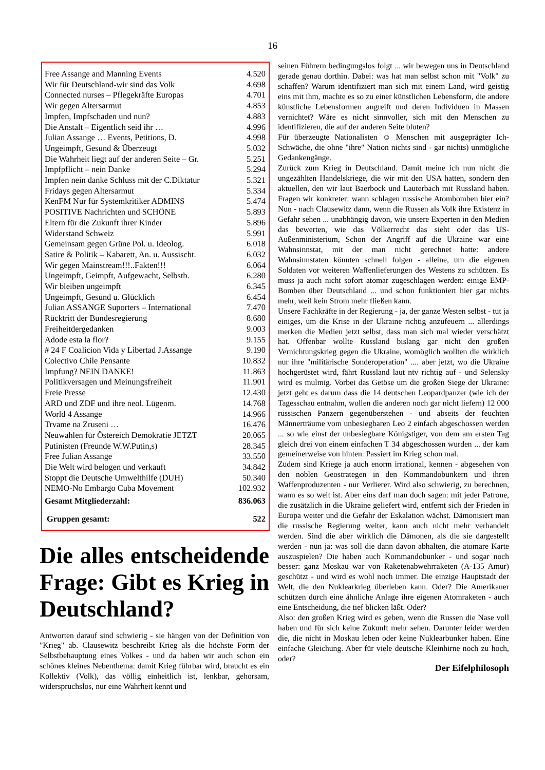16
| Free Assange and Manning Events | 4.520 |
| Wir für Deutschland-wir sind das Volk | 4.698 |
| Connected nurses – Pflegekräfte Europas | 4.701 |
| Wir gegen Altersarmut | 4.853 |
| Impfen, Impfschaden und nun? | 4.883 |
| Die Anstalt – Eigentlich seid ihr … | 4.996 |
| Julian Assange … Events, Petitions, D. | 4.998 |
| Ungeimpft, Gesund & Überzeugt | 5.032 |
| Die Wahrheit liegt auf der anderen Seite – Gr. | 5.251 |
| Impfpflicht – nein Danke | 5.294 |
| Impfen nein danke Schluss mit der C.Diktatur | 5.321 |
| Fridays gegen Altersarmut | 5.334 |
| KenFM Nur für Systemkritiker ADMINS | 5.474 |
| POSITIVE Nachrichten und SCHÖNE | 5.893 |
| Eltern für die Zukunft ihrer Kinder | 5.896 |
| Widerstand Schweiz | 5.991 |
| Gemeinsam gegen Grüne Pol. u. Ideolog. | 6.018 |
| Satire & Politik – Kabarett, An. u. Aussischt. | 6.032 |
| Wir gegen Mainstream!!!..Fakten!!! | 6.064 |
| Ungeimpft, Geimpft, Aufgewacht, Selbstb. | 6.280 |
| Wir bleiben ungeimpft | 6.345 |
| Ungeimpft, Gesund u. Glücklich | 6.454 |
| Julian ASSANGE Suporters – International | 7.470 |
| Rücktritt der Bundesregierung | 8.680 |
| Freiheitdergedanken | 9.003 |
| Adode esta la flor? | 9.155 |
| # 24 F Coalicion Vida y Libertad J.Assange | 9.190 |
| Colectivo Chile Pensante | 10.832 |
| Impfung? NEIN DANKE! | 11.863 |
| Politikversagen und Meinungsfreiheit | 11.901 |
| Freie Presse | 12.430 |
| ARD und ZDF und ihre neol. Lügenm. | 14.768 |
| World 4 Assange | 14.966 |
| Trvame na Zruseni … | 16.476 |
| Neuwahlen für Östereich Demokratie JETZT | 20.065 |
| Putinisten (Freunde W.W.Putin,s) | 28.345 |
| Free Julian Assange | 33.550 |
| Die Welt wird belogen und verkauft | 34.842 |
| Stoppt die Deutsche Umwelthilfe (DUH) | 50.340 |
| NEMO-No Embargo Cuba Movement | 102.932 |
| Gesamt Mitgliederzahl: | 836.063 |
| Gruppen gesamt: | 522 |
Die alles entscheidende Frage: Gibt es Krieg in Deutschland?
Antworten darauf sind schwierig - sie hängen von der Definition von "Krieg" ab. Clausewitz beschreibt Krieg als die höchste Form der Selbstbehauptung eines Volkes - und da haben wir auch schon ein schönes kleines Nebenthema: damit Krieg führbar wird, braucht es ein Kollektiv (Volk), das völlig einheitlich ist, lenkbar, gehorsam, widerspruchslos, nur eine Wahrheit kennt und
seinen Führern bedingungslos folgt ... wir bewegen uns in Deutschland gerade genau dorthin. Dabei: was hat man selbst schon mit "Volk" zu schaffen? Warum identifiziert man sich mit einem Land, wird geistig eins mit ihm, machte es so zu einer künstlichen Lebensform, die andere künstliche Lebensformen angreift und deren Individuen in Massen vernichtet? Wäre es nicht sinnvoller, sich mit den Menschen zu identifizieren, die auf der anderen Seite bluten?
Für überzeugte Nationalisten ☺ Menschen mit ausgeprägter Ich-Schwäche, die ohne "ihre" Nation nichts sind - gar nichts) unmögliche Gedankengänge.
Zurück zum Krieg in Deutschland. Damit meine ich nun nicht die ungezählten Handelskriege, die wir mit den USA hatten, sondern den aktuellen, den wir laut Baerbock und Lauterbach mit Russland haben. Fragen wir konkreter: wann schlagen russische Atombomben hier ein? Nun - nach Clausewitz dann, wenn die Russen als Volk ihre Existenz in Gefahr sehen ... unabhängig davon, wie unsere Experten in den Medien das bewerten, wie das Völkerrecht das sieht oder das US-Außenministerium, Schon der Angriff auf die Ukraine war eine Wahnsinnstat, mit der man nicht gerechnet hatte: andere Wahnsinnstaten könnten schnell folgen - alleine, um die eigenen Soldaten vor weiteren Waffenlieferungen des Westens zu schützen. Es muss ja auch nicht sofort atomar zugeschlagen werden: einige EMP-Bomben über Deutschland ... und schon funktioniert hier gar nichts mehr, weil kein Strom mehr fließen kann.
Unsere Fachkräfte in der Regierung - ja, der ganze Westen selbst - tut ja einiges, um die Krise in der Ukraine richtig anzufeuern ... allerdings merken die Medien jetzt selbst, dass man sich mal wieder verschätzt hat. Offenbar wollte Russland bislang gar nicht den großen Vernichtungskrieg gegen die Ukraine, womöglich wollten die wirklich nur ihre "militärische Sonderoperation" .... aber jetzt, wo die Ukraine hochgerüstet wird, fährt Russland laut ntv richtig auf - und Selensky wird es mulmig. Vorbei das Getöse um die großen Siege der Ukraine: jetzt geht es darum dass die 14 deutschen Leopardpanzer (wie ich der Tagesschau entnahm, wollen die anderen noch gar nicht liefern) 12 000 russischen Panzern gegenüberstehen - und abseits der feuchten Männerträume vom unbesiegbaren Leo 2 einfach abgeschossen werden ... so wie einst der unbesiegbare Königstiger, von dem am ersten Tag gleich drei von einem einfachen T 34 abgeschossen wurden ... der kam gemeinerweise von hinten. Passiert im Krieg schon mal.
Zudem sind Kriege ja auch enorm irrational, kennen - abgesehen von den noblen Geostrategen in den Kommandobunkern und ihren Waffenproduzenten - nur Verlierer. Wird also schwierig, zu berechnen, wann es so weit ist. Aber eins darf man doch sagen: mit jeder Patrone, die zusätzlich in die Ukraine geliefert wird, entfernt sich der Frieden in Europa weiter und die Gefahr der Eskalation wächst. Dämonisiert man die russische Regierung weiter, kann auch nicht mehr verhandelt werden. Sind die aber wirklich die Dämonen, als die sie dargestellt werden - nun ja: was soll die dann davon abhalten, die atomare Karte auszuspielen? Die haben auch Kommandobunker - und sogar noch besser: ganz Moskau war von Raketenabwehrraketen (A-135 Amur) geschützt - und wird es wohl noch immer. Die einzige Hauptstadt der Welt, die den Nuklearkrieg überleben kann. Oder? Die Amerikaner schützen durch eine ähnliche Anlage ihre eigenen Atomraketen - auch eine Entscheidung, die tief blicken läßt. Oder?
Also: den großen Krieg wird es geben, wenn die Russen die Nase voll haben und für sich keine Zukunft mehr sehen. Darunter leider werden die, die nicht in Moskau leben oder keine Nuklearbunker haben. Eine einfache Gleichung. Aber für viele deutsche Kleinhirne noch zu hoch, oder?
Der Eifelphilosoph